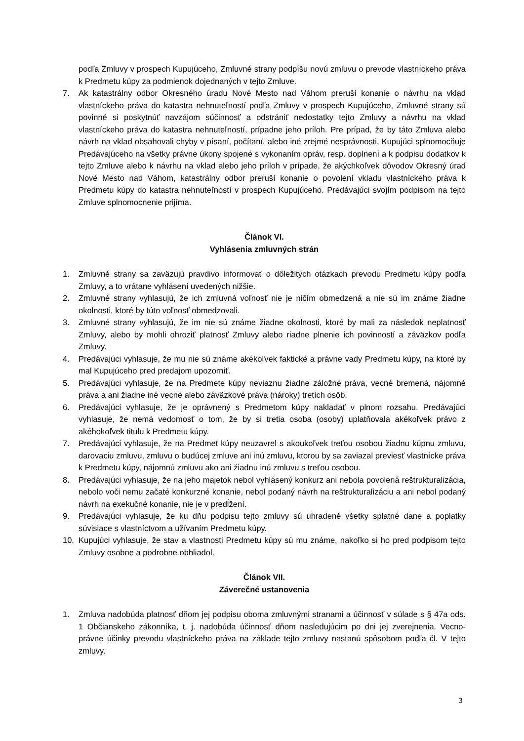podľa Zmluvy v prospech Kupujúceho, Zmluvné strany podpíšu novú zmluvu o prevode vlastníckeho práva k Predmetu kúpy za podmienok dojednaných v tejto Zmluve.
7. Ak katastrálny odbor Okresného úradu Nové Mesto nad Váhom preruší konanie o návrhu na vklad vlastníckeho práva do katastra nehnuteľností podľa Zmluvy v prospech Kupujúceho, Zmluvné strany sú povinné si poskytnúť navzájom súčinnosť a odstrániť nedostatky tejto Zmluvy a návrhu na vklad vlastníckeho práva do katastra nehnuteľností, prípadne jeho príloh. Pre prípad, že by táto Zmluva alebo návrh na vklad obsahovali chyby v písaní, počítaní, alebo iné zrejmé nesprávnosti, Kupujúci splnomocňuje Predávajúceho na všetky právne úkony spojené s vykonaním opráv, resp. doplnení a k podpisu dodatkov k tejto Zmluve alebo k návrhu na vklad alebo jeho príloh v prípade, že akýchkoľvek dôvodov Okresný úrad Nové Mesto nad Váhom, katastrálny odbor preruší konanie o povolení vkladu vlastníckeho práva k Predmetu kúpy do katastra nehnuteľností v prospech Kupujúceho. Predávajúci svojím podpisom na tejto Zmluve splnomocnenie prijíma.
Článok VI.
Vyhlásenia zmluvných strán
1. Zmluvné strany sa zaväzujú pravdivo informovať o dôležitých otázkach prevodu Predmetu kúpy podľa Zmluvy, a to vrátane vyhlásení uvedených nižšie.
2. Zmluvné strany vyhlasujú, že ich zmluvná voľnosť nie je ničím obmedzená a nie sú im známe žiadne okolnosti, ktoré by túto voľnosť obmedzovali.
3. Zmluvné strany vyhlasujú, že im nie sú známe žiadne okolnosti, ktoré by mali za následok neplatnosť Zmluvy, alebo by mohli ohroziť platnosť Zmluvy alebo riadne plnenie ich povinností a záväzkov podľa Zmluvy.
4. Predávajúci vyhlasuje, že mu nie sú známe akékoľvek faktické a právne vady Predmetu kúpy, na ktoré by mal Kupujúceho pred predajom upozorniť.
5. Predávajúci vyhlasuje, že na Predmete kúpy neviaznu žiadne záložné práva, vecné bremená, nájomné práva a ani žiadne iné vecné alebo záväzkové práva (nároky) tretích osôb.
6. Predávajúci vyhlasuje, že je oprávnený s Predmetom kúpy nakladať v plnom rozsahu. Predávajúci vyhlasuje, že nemá vedomosť o tom, že by si tretia osoba (osoby) uplatňovala akékoľvek právo z akéhokoľvek titulu k Predmetu kúpy.
7. Predávajúci vyhlasuje, že na Predmet kúpy neuzavrel s akoukoľvek treťou osobou žiadnu kúpnu zmluvu, darovaciu zmluvu, zmluvu o budúcej zmluve ani inú zmluvu, ktorou by sa zaviazal previesť vlastnícke práva k Predmetu kúpy, nájomnú zmluvu ako ani žiadnu inú zmluvu s treťou osobou.
8. Predávajúci vyhlasuje, že na jeho majetok nebol vyhlásený konkurz ani nebola povolená reštrukturalizácia, nebolo voči nemu začaté konkurzné konanie, nebol podaný návrh na reštrukturalizáciu a ani nebol podaný návrh na exekučné konanie, nie je v predĺžení.
9. Predávajúci vyhlasuje, že ku dňu podpisu tejto zmluvy sú uhradené všetky splatné dane a poplatky súvisiace s vlastníctvom a užívaním Predmetu kúpy.
10. Kupujúci vyhlasuje, že stav a vlastnosti Predmetu kúpy sú mu známe, nakoľko si ho pred podpisom tejto Zmluvy osobne a podrobne obhliadol.
Článok VII.
Záverečné ustanovenia
1. Zmluva nadobúda platnosť dňom jej podpisu oboma zmluvnými stranami a účinnosť v súlade s § 47a ods. 1 Občianskeho zákonníka, t. j. nadobúda účinnosť dňom nasledujúcim po dni jej zverejnenia. Vecno-právne účinky prevodu vlastníckeho práva na základe tejto zmluvy nastanú spôsobom podľa čl. V tejto zmluvy.
3